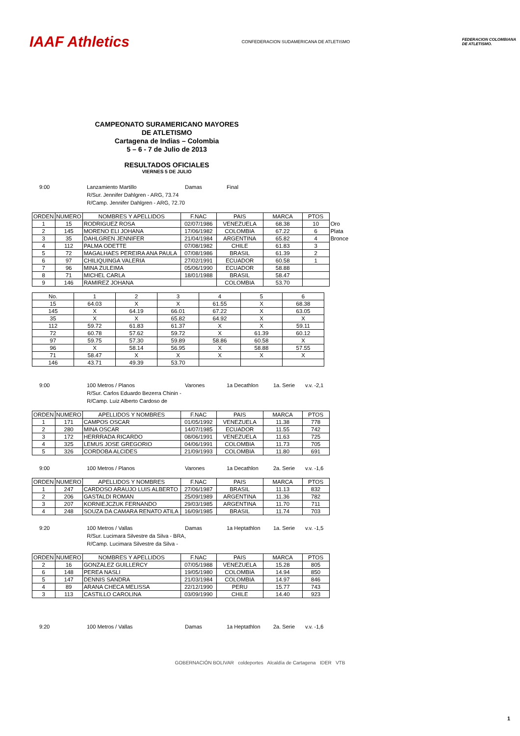IAAF Athletics
CONFEDERACION SUDAMERICANA DE ATLETISMO
FEDERACION COLOMBIANA
DE ATLETISMO.
CAMPEONATO SURAMERICANO MAYORES
DE ATLETISMO
Cartagena de Indias – Colombia
5 – 6 - 7 de Julio de 2013
RESULTADOS OFICIALES
VIERNES 5 DE JULIO
9:00
Lanzamiento Martillo
Damas
Final
R/Sur. Jennifer Dahlgren - ARG, 73.74
R/Camp. Jennifer Dahlgren - ARG, 72.70
| ORDEN | NUMERO | NOMBRES Y APELLIDOS | F.NAC | PAIS | MARCA | PTOS | |
| --- | --- | --- | --- | --- | --- | --- | --- |
| 1 | 15 | RODRIGUEZ ROSA | 02/07/1986 | VENEZUELA | 68.38 | 10 | Oro |
| 2 | 145 | MORENO ELI JOHANA | 17/06/1982 | COLOMBIA | 67.22 | 6 | Plata |
| 3 | 35 | DAHLGREN JENNIFER | 21/04/1984 | ARGENTINA | 65.82 | 4 | Bronce |
| 4 | 112 | PALMA ODETTE | 07/08/1982 | CHILE | 61.83 | 3 | |
| 5 | 72 | MAGALHAES PEREIRA ANA PAULA | 07/08/1986 | BRASIL | 61.39 | 2 | |
| 6 | 97 | CHILIQUINGA VALERIA | 27/02/1991 | ECUADOR | 60.58 | 1 | |
| 7 | 96 | MINA ZULEIMA | 05/06/1990 | ECUADOR | 58.88 | | |
| 8 | 71 | MICHEL CARLA | 18/01/1988 | BRASIL | 58.47 | | |
| 9 | 146 | RAMIREZ JOHANA | | COLOMBIA | 53.70 | | |
| No. | 1 | 2 | 3 | 4 | 5 | 6 |
| --- | --- | --- | --- | --- | --- | --- |
| 15 | 64.03 | X | X | 61.55 | X | 68.38 |
| 145 | X | 64.19 | 66.01 | 67.22 | X | 63.05 |
| 35 | X | X | 65.82 | 64.92 | X | X |
| 112 | 59.72 | 61.83 | 61.37 | X | X | 59.11 |
| 72 | 60.78 | 57.62 | 59.72 | X | 61.39 | 60.12 |
| 97 | 59.75 | 57.30 | 59.89 | 58.86 | 60.58 | X |
| 96 | X | 58.14 | 56.95 | X | 58.88 | 57.55 |
| 71 | 58.47 | X | X | X | X | X |
| 146 | 43.71 | 49.39 | 53.70 | | | |
9:00
100 Metros / Planos
Varones
1a Decathlon
1a. Serie
v.v. -2,1
R/Sur. Carlos Eduardo Bezerra Chinin -
R/Camp. Luiz Alberto Cardoso de
| ORDEN | NUMERO | APELLIDOS Y NOMBRES | F.NAC | PAIS | MARCA | PTOS |
| --- | --- | --- | --- | --- | --- | --- |
| 1 | 171 | CAMPOS OSCAR | 01/05/1992 | VENEZUELA | 11.38 | 778 |
| 2 | 280 | MINA OSCAR | 14/07/1985 | ECUADOR | 11.55 | 742 |
| 3 | 172 | HERRRADA RICARDO | 08/06/1991 | VENEZUELA | 11.63 | 725 |
| 4 | 325 | LEMUS JOSE GREGORIO | 04/06/1991 | COLOMBIA | 11.73 | 705 |
| 5 | 326 | CORDOBA ALCIDES | 21/09/1993 | COLOMBIA | 11.80 | 691 |
9:00
100 Metros / Planos
Varones
1a Decathlon
2a. Serie
v.v. -1,6
| ORDEN | NUMERO | APELLIDOS Y NOMBRES | F.NAC | PAIS | MARCA | PTOS |
| --- | --- | --- | --- | --- | --- | --- |
| 1 | 247 | CARDOSO ARAUJO LUIS ALBERTO | 27/06/1987 | BRASIL | 11.13 | 832 |
| 2 | 206 | GASTALDI ROMAN | 25/09/1989 | ARGENTINA | 11.36 | 782 |
| 3 | 207 | KORNIEJCZUK FERNANDO | 29/03/1985 | ARGENTINA | 11.70 | 711 |
| 4 | 248 | SOUZA DA CAMARA RENATO ATILA | 16/09/1985 | BRASIL | 11.74 | 703 |
9:20
100 Metros / Vallas
Damas
1a Heptathlon
1a. Serie
v.v. -1,5
R/Sur. Lucimara Silvestre da Silva - BRA,
R/Camp. Lucimara Silvestre da Silva -
| ORDEN | NUMERO | NOMBRES Y APELLIDOS | F.NAC | PAIS | MARCA | PTOS |
| --- | --- | --- | --- | --- | --- | --- |
| 2 | 16 | GONZALEZ GUILLERCY | 07/05/1988 | VENEZUELA | 15.28 | 805 |
| 6 | 148 | PEREA NASLI | 19/05/1980 | COLOMBIA | 14.94 | 850 |
| 5 | 147 | DENNIS SANDRA | 21/03/1984 | COLOMBIA | 14.97 | 846 |
| 4 | 89 | ARANA CHECA MELISSA | 22/12/1990 | PERU | 15.77 | 743 |
| 3 | 113 | CASTILLO CAROLINA | 03/09/1990 | CHILE | 14.40 | 923 |
9:20
100 Metros / Vallas
Damas
1a Heptathlon
2a. Serie
v.v. -1,6
GOBERNACIÓN BOLIVAR coldeportes Alcaldía de Cartagena IDER VTB
1